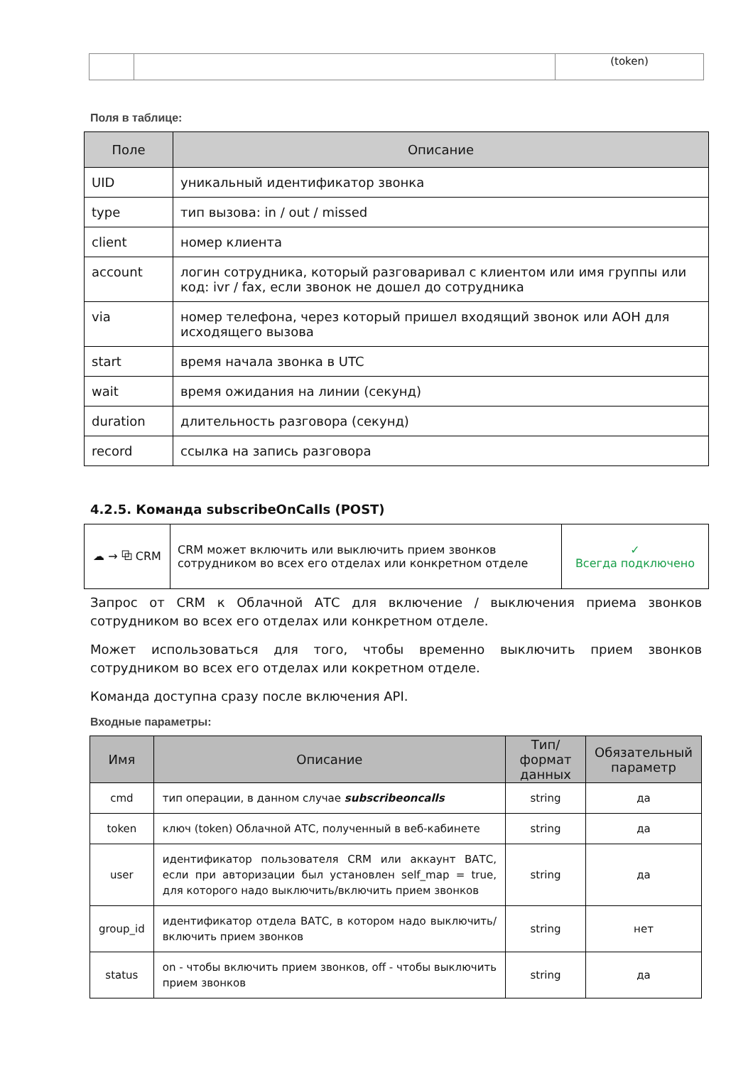| | | (token) |
Поля в таблице:
| Поле | Описание |
| --- | --- |
| UID | уникальный идентификатор звонка |
| type | тип вызова: in / out / missed |
| client | номер клиента |
| account | логин сотрудника, который разговаривал с клиентом или имя группы или код: ivr / fax, если звонок не дошел до сотрудника |
| via | номер телефона, через который пришел входящий звонок или АОН для исходящего вызова |
| start | время начала звонка в UTC |
| wait | время ожидания на линии (секунд) |
| duration | длительность разговора (секунд) |
| record | ссылка на запись разговора |
4.2.5. Команда subscribeOnCalls (POST)
| ☁ → ⧉ CRM | CRM может включить или выключить прием звонков сотрудником во всех его отделах или конкретном отделе | ✓ Всегда подключено |
Запрос от CRM к Облачной АТС для включение / выключения приема звонков сотрудником во всех его отделах или конкретном отделе.
Может использоваться для того, чтобы временно выключить прием звонков сотрудником во всех его отделах или кокретном отделе.
Команда доступна сразу после включения API.
Входные параметры:
| Имя | Описание | Тип/формат данных | Обязательный параметр |
| --- | --- | --- | --- |
| cmd | тип операции, в данном случае subscribeoncalls | string | да |
| token | ключ (token) Облачной АТС, полученный в веб-кабинете | string | да |
| user | идентификатор пользователя CRM или аккаунт ВАТС, если при авторизации был установлен self_map = true, для которого надо выключить/включить прием звонков | string | да |
| group_id | идентификатор отдела ВАТС, в котором надо выключить/включить прием звонков | string | нет |
| status | on - чтобы включить прием звонков, off - чтобы выключить прием звонков | string | да |